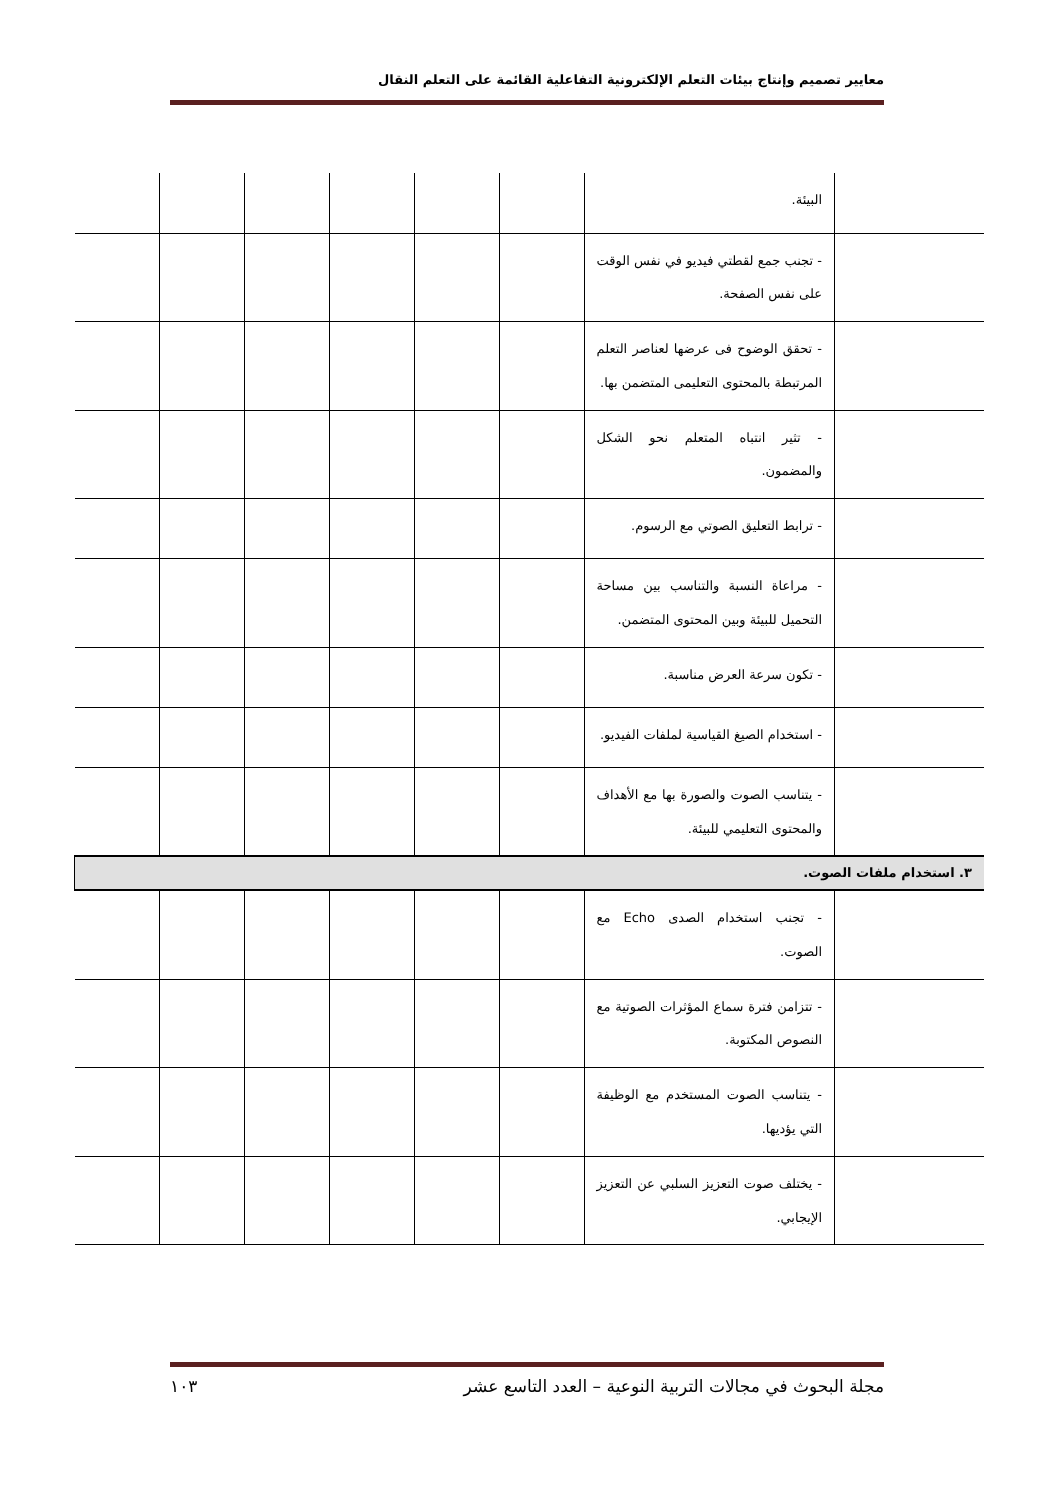معايير تصميم وإنتاج بيئات التعلم الإلكترونية التفاعلية القائمة على التعلم النقال
| | البيئة. | | | | | | |
| | - تجنب جمع لقطتي فيديو في نفس الوقت على نفس الصفحة. | | | | | | |
| | - تحقق الوضوح فى عرضها لعناصر التعلم المرتبطة بالمحتوى التعليمى المتضمن بها. | | | | | | |
| | - تثير انتباه المتعلم نحو الشكل والمضمون. | | | | | | |
| | - ترابط التعليق الصوتي مع الرسوم. | | | | | | |
| | - مراعاة النسبة والتناسب بين مساحة التحميل للبيئة وبين المحتوى المتضمن. | | | | | | |
| | - تكون سرعة العرض مناسبة. | | | | | | |
| | - استخدام الصيغ القياسية لملفات الفيديو. | | | | | | |
| | - يتناسب الصوت والصورة بها مع الأهداف والمحتوى التعليمي للبيئة. | | | | | | |
| ٣. استخدام ملفات الصوت. | | | | | | | |
| | - تجنب استخدام الصدى Echo مع الصوت. | | | | | | |
| | - تتزامن فترة سماع المؤثرات الصوتية مع النصوص المكتوبة. | | | | | | |
| | - يتناسب الصوت المستخدم مع الوظيفة التي يؤديها. | | | | | | |
| | - يختلف صوت التعزيز السلبي عن التعزيز الإيجابي. | | | | | | |
مجلة البحوث في مجالات التربية النوعية – العدد التاسع عشر ١٠٣